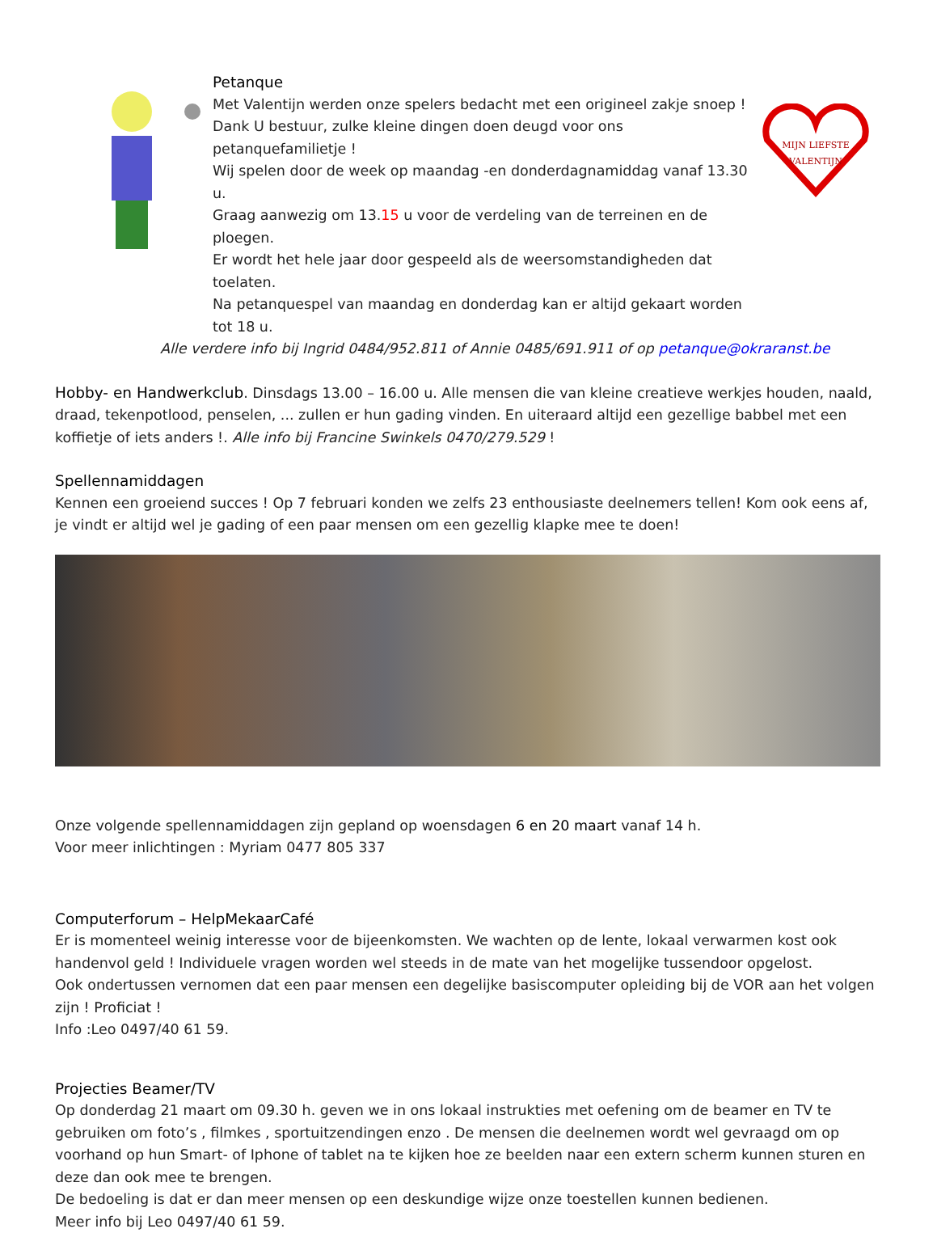Petanque
Met Valentijn werden onze spelers bedacht met een origineel zakje snoep !
Dank U bestuur, zulke kleine dingen doen deugd voor ons petanquefamilietje !
Wij spelen door de week op maandag -en donderdagnamiddag vanaf 13.30 u.
Graag aanwezig om 13.15 u voor de verdeling van de terreinen en de ploegen.
Er wordt het hele jaar door gespeeld als de weersomstandigheden dat toelaten.
Na petanquespel van maandag en donderdag kan er altijd gekaart worden tot 18 u.
MIJN LIEFSTE
VALENTIJN
Alle verdere info bij Ingrid 0484/952.811 of Annie 0485/691.911 of op petanque@okraranst.be
Hobby- en Handwerkclub. Dinsdags 13.00 – 16.00 u. Alle mensen die van kleine creatieve werkjes houden, naald, draad, tekenpotlood, penselen, ... zullen er hun gading vinden. En uiteraard altijd een gezellige babbel met een koffietje of iets anders !. Alle info bij Francine Swinkels 0470/279.529 !
Spellennamiddagen
Kennen een groeiend succes ! Op 7 februari konden we zelfs 23 enthousiaste deelnemers tellen! Kom ook eens af, je vindt er altijd wel je gading of een paar mensen om een gezellig klapke mee te doen!
Onze volgende spellennamiddagen zijn gepland op woensdagen 6 en 20 maart vanaf 14 h.
Voor meer inlichtingen : Myriam 0477 805 337
Computerforum – HelpMekaarCafé
Er is momenteel weinig interesse voor de bijeenkomsten. We wachten op de lente, lokaal verwarmen kost ook handenvol geld ! Individuele vragen worden wel steeds in de mate van het mogelijke tussendoor opgelost.
Ook ondertussen vernomen dat een paar mensen een degelijke basiscomputer opleiding bij de VOR aan het volgen zijn ! Proficiat !
Info :Leo 0497/40 61 59.
Projecties Beamer/TV
Op donderdag 21 maart om 09.30 h. geven we in ons lokaal instrukties met oefening om de beamer en TV te gebruiken om foto’s , filmkes , sportuitzendingen enzo . De mensen die deelnemen wordt wel gevraagd om op voorhand op hun Smart- of Iphone of tablet na te kijken hoe ze beelden naar een extern scherm kunnen sturen en deze dan ook mee te brengen.
De bedoeling is dat er dan meer mensen op een deskundige wijze onze toestellen kunnen bedienen.
Meer info bij Leo 0497/40 61 59.